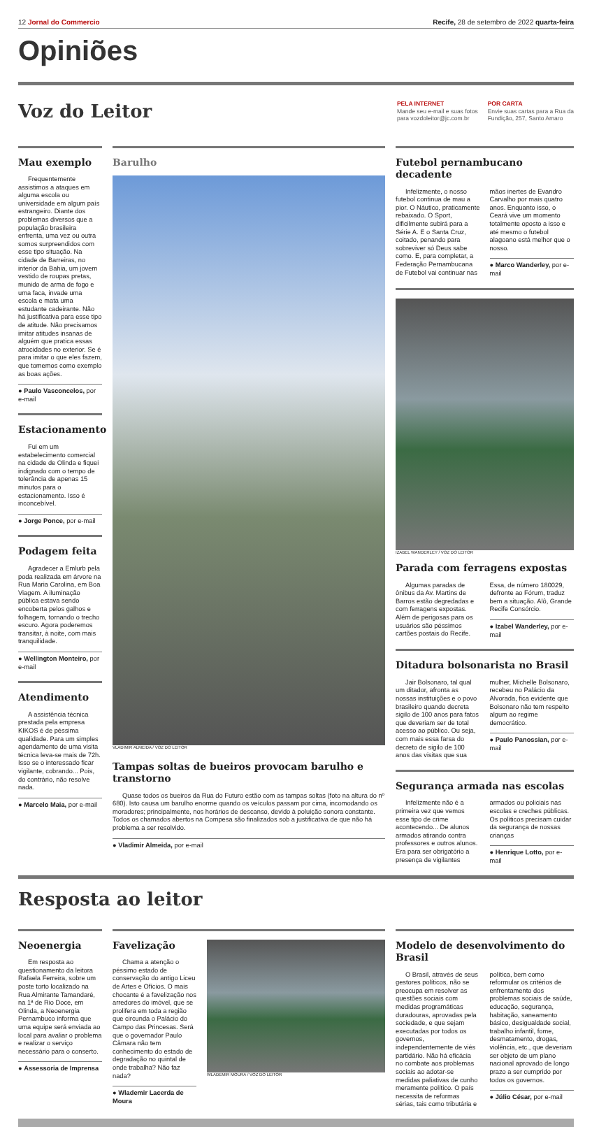12 Jornal do Commercio Recife, 28 de setembro de 2022 quarta-feira
Opiniões
Voz do Leitor
PELA INTERNET
Mande seu e-mail e suas fotos
para vozdoleitor@jc.com.br
POR CARTA
Envie suas cartas para a Rua da
Fundição, 257, Santo Amaro
Mau exemplo
Frequentemente assistimos a ataques em alguma escola ou universidade em algum país estrangeiro. Diante dos problemas diversos que a população brasileira enfrenta, uma vez ou outra somos surpreendidos com esse tipo situação. Na cidade de Barreiras, no interior da Bahia, um jovem vestido de roupas pretas, munido de arma de fogo e uma faca, invade uma escola e mata uma estudante cadeirante. Não há justificativa para esse tipo de atitude. Não precisamos imitar atitudes insanas de alguém que pratica essas atrocidades no exterior. Se é para imitar o que eles fazem, que tomemos como exemplo as boas ações.
● Paulo Vasconcelos, por e-mail
Estacionamento
Fui em um estabelecimento comercial na cidade de Olinda e fiquei indignado com o tempo de tolerância de apenas 15 minutos para o estacionamento. Isso é inconcebível.
● Jorge Ponce, por e-mail
Podagem feita
Agradecer a Emlurb pela poda realizada em árvore na Rua Maria Carolina, em Boa Viagem. A iluminação pública estava sendo encoberta pelos galhos e folhagem, tornando o trecho escuro. Agora poderemos transitar, à noite, com mais tranquilidade.
● Wellington Monteiro, por e-mail
Atendimento
A assistência técnica prestada pela empresa KIKOS é de péssima qualidade. Para um simples agendamento de uma visita técnica leva-se mais de 72h. Isso se o interessado ficar vigilante, cobrando... Pois, do contrário, não resolve nada.
● Marcelo Maia, por e-mail
Barulho
VLADIMIR ALMEIDA / VOZ DO LEITOR
Tampas soltas de bueiros provocam barulho e transtorno
Quase todos os bueiros da Rua do Futuro estão com as tampas soltas (foto na altura do nº 680). Isto causa um barulho enorme quando os veículos passam por cima, incomodando os moradores; principalmente, nos horários de descanso, devido à poluição sonora constante. Todos os chamados abertos na Compesa são finalizados sob a justificativa de que não há problema a ser resolvido.
● Vladimir Almeida, por e-mail
Futebol pernambucano decadente
Infelizmente, o nosso futebol continua de mau a pior. O Náutico, praticamente rebaixado. O Sport, dificilmente subirá para a Série A. E o Santa Cruz, coitado, penando para sobreviver só Deus sabe como. E, para completar, a Federação Pernambucana de Futebol vai continuar nas mãos inertes de Evandro Carvalho por mais quatro anos. Enquanto isso, o Ceará vive um momento totalmente oposto a isso e até mesmo o futebol alagoano está melhor que o nosso.
● Marco Wanderley, por e-mail
IZABEL WANDERLEY / VOZ DO LEITOR
Parada com ferragens expostas
Algumas paradas de ônibus da Av. Martins de Barros estão degredadas e com ferragens expostas. Além de perigosas para os usuários são péssimos cartões postais do Recife. Essa, de número 180029, defronte ao Fórum, traduz bem a situação. Alô, Grande Recife Consórcio.
● Izabel Wanderley, por e-mail
Ditadura bolsonarista no Brasil
Jair Bolsonaro, tal qual um ditador, afronta as nossas instituições e o povo brasileiro quando decreta sigilo de 100 anos para fatos que deveriam ser de total acesso ao público. Ou seja, com mais essa farsa do decreto de sigilo de 100 anos das visitas que sua mulher, Michelle Bolsonaro, recebeu no Palácio da Alvorada, fica evidente que Bolsonaro não tem respeito algum ao regime democrático.
● Paulo Panossian, por e-mail
Segurança armada nas escolas
Infelizmente não é a primeira vez que vemos esse tipo de crime acontecendo... De alunos armados atirando contra professores e outros alunos. Era para ser obrigatório a presença de vigilantes armados ou policiais nas escolas e creches públicas. Os políticos precisam cuidar da segurança de nossas crianças
● Henrique Lotto, por e-mail
Resposta ao leitor
Neoenergia
Em resposta ao questionamento da leitora Rafaela Ferreira, sobre um poste torto localizado na Rua Almirante Tamandaré, na 1ª de Rio Doce, em Olinda, a Neoenergia Pernambuco informa que uma equipe será enviada ao local para avaliar o problema e realizar o serviço necessário para o conserto.
● Assessoria de Imprensa
Favelização
Chama a atenção o péssimo estado de conservação do antigo Liceu de Artes e Ofícios. O mais chocante é a favelização nos arredores do imóvel, que se prolifera em toda a região que circunda o Palácio do Campo das Princesas. Será que o governador Paulo Câmara não tem conhecimento do estado de degradação no quintal de onde trabalha? Não faz nada?
● Wlademir Lacerda de Moura
WLADEMIR MOURA / VOZ DO LEITOR
Modelo de desenvolvimento do Brasil
O Brasil, através de seus gestores políticos, não se preocupa em resolver as questões sociais com medidas programáticas duradouras, aprovadas pela sociedade, e que sejam executadas por todos os governos, independentemente de viés partidário. Não há eficácia no combate aos problemas sociais ao adotar-se medidas paliativas de cunho meramente político. O país necessita de reformas sérias, tais como tributária e política, bem como reformular os critérios de enfrentamento dos problemas sociais de saúde, educação, segurança, habitação, saneamento básico, desigualdade social, trabalho infantil, fome, desmatamento, drogas, violência, etc., que deveriam ser objeto de um plano nacional aprovado de longo prazo a ser cumprido por todos os governos.
● Júlio César, por e-mail